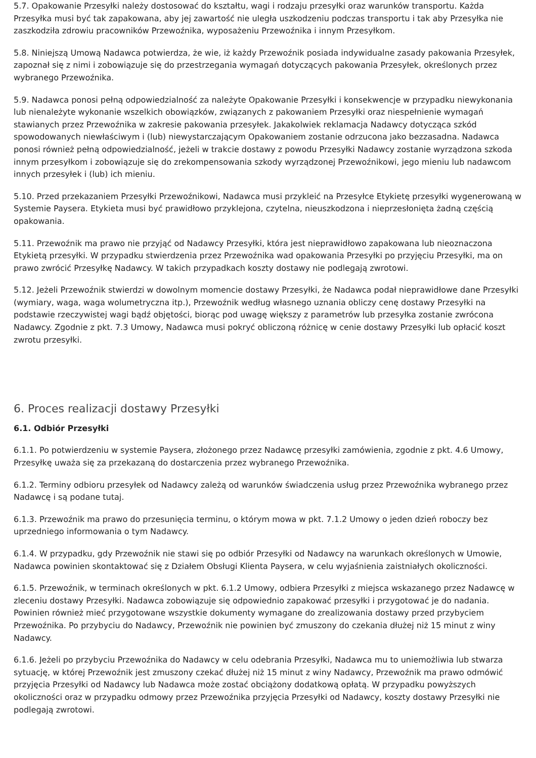5.7. Opakowanie Przesyłki należy dostosować do kształtu, wagi i rodzaju przesyłki oraz warunków transportu. Każda Przesyłka musi być tak zapakowana, aby jej zawartość nie uległa uszkodzeniu podczas transportu i tak aby Przesyłka nie zaszkodziła zdrowiu pracowników Przewoźnika, wyposażeniu Przewoźnika i innym Przesyłkom.
5.8. Niniejszą Umową Nadawca potwierdza, że wie, iż każdy Przewoźnik posiada indywidualne zasady pakowania Przesyłek, zapoznał się z nimi i zobowiązuje się do przestrzegania wymagań dotyczących pakowania Przesyłek, określonych przez wybranego Przewoźnika.
5.9. Nadawca ponosi pełną odpowiedzialność za należyte Opakowanie Przesyłki i konsekwencje w przypadku niewykonania lub nienależyte wykonanie wszelkich obowiązków, związanych z pakowaniem Przesyłki oraz niespełnienie wymagań stawianych przez Przewoźnika w zakresie pakowania przesyłek. Jakakolwiek reklamacja Nadawcy dotycząca szkód spowodowanych niewłaściwym i (lub) niewystarczającym Opakowaniem zostanie odrzucona jako bezzasadna. Nadawca ponosi również pełną odpowiedzialność, jeżeli w trakcie dostawy z powodu Przesyłki Nadawcy zostanie wyrządzona szkoda innym przesyłkom i zobowiązuje się do zrekompensowania szkody wyrządzonej Przewoźnikowi, jego mieniu lub nadawcom innych przesyłek i (lub) ich mieniu.
5.10. Przed przekazaniem Przesyłki Przewoźnikowi, Nadawca musi przykleić na Przesyłce Etykietę przesyłki wygenerowaną w Systemie Paysera. Etykieta musi być prawidłowo przyklejona, czytelna, nieuszkodzona i nieprzesłonięta żadną częścią opakowania.
5.11. Przewoźnik ma prawo nie przyjąć od Nadawcy Przesyłki, która jest nieprawidłowo zapakowana lub nieoznaczona Etykietą przesyłki. W przypadku stwierdzenia przez Przewoźnika wad opakowania Przesyłki po przyjęciu Przesyłki, ma on prawo zwrócić Przesyłkę Nadawcy. W takich przypadkach koszty dostawy nie podlegają zwrotowi.
5.12. Jeżeli Przewoźnik stwierdzi w dowolnym momencie dostawy Przesyłki, że Nadawca podał nieprawidłowe dane Przesyłki (wymiary, waga, waga wolumetryczna itp.), Przewoźnik według własnego uznania obliczy cenę dostawy Przesyłki na podstawie rzeczywistej wagi bądź objętości, biorąc pod uwagę większy z parametrów lub przesyłka zostanie zwrócona Nadawcy. Zgodnie z pkt. 7.3 Umowy, Nadawca musi pokryć obliczoną różnicę w cenie dostawy Przesyłki lub opłacić koszt zwrotu przesyłki.
6. Proces realizacji dostawy Przesyłki
6.1. Odbiór Przesyłki
6.1.1. Po potwierdzeniu w systemie Paysera, złożonego przez Nadawcę przesyłki zamówienia, zgodnie z pkt. 4.6 Umowy, Przesyłkę uważa się za przekazaną do dostarczenia przez wybranego Przewoźnika.
6.1.2. Terminy odbioru przesyłek od Nadawcy zależą od warunków świadczenia usług przez Przewoźnika wybranego przez Nadawcę i są podane tutaj.
6.1.3. Przewoźnik ma prawo do przesunięcia terminu, o którym mowa w pkt. 7.1.2 Umowy o jeden dzień roboczy bez uprzedniego informowania o tym Nadawcy.
6.1.4. W przypadku, gdy Przewoźnik nie stawi się po odbiór Przesyłki od Nadawcy na warunkach określonych w Umowie, Nadawca powinien skontaktować się z Działem Obsługi Klienta Paysera, w celu wyjaśnienia zaistniałych okoliczności.
6.1.5. Przewoźnik, w terminach określonych w pkt. 6.1.2 Umowy, odbiera Przesyłki z miejsca wskazanego przez Nadawcę w zleceniu dostawy Przesyłki. Nadawca zobowiązuje się odpowiednio zapakować przesyłki i przygotować je do nadania. Powinien również mieć przygotowane wszystkie dokumenty wymagane do zrealizowania dostawy przed przybyciem Przewoźnika. Po przybyciu do Nadawcy, Przewoźnik nie powinien być zmuszony do czekania dłużej niż 15 minut z winy Nadawcy.
6.1.6. Jeżeli po przybyciu Przewoźnika do Nadawcy w celu odebrania Przesyłki, Nadawca mu to uniemożliwia lub stwarza sytuację, w której Przewoźnik jest zmuszony czekać dłużej niż 15 minut z winy Nadawcy, Przewoźnik ma prawo odmówić przyjęcia Przesyłki od Nadawcy lub Nadawca może zostać obciążony dodatkową opłatą. W przypadku powyższych okoliczności oraz w przypadku odmowy przez Przewoźnika przyjęcia Przesyłki od Nadawcy, koszty dostawy Przesyłki nie podlegają zwrotowi.